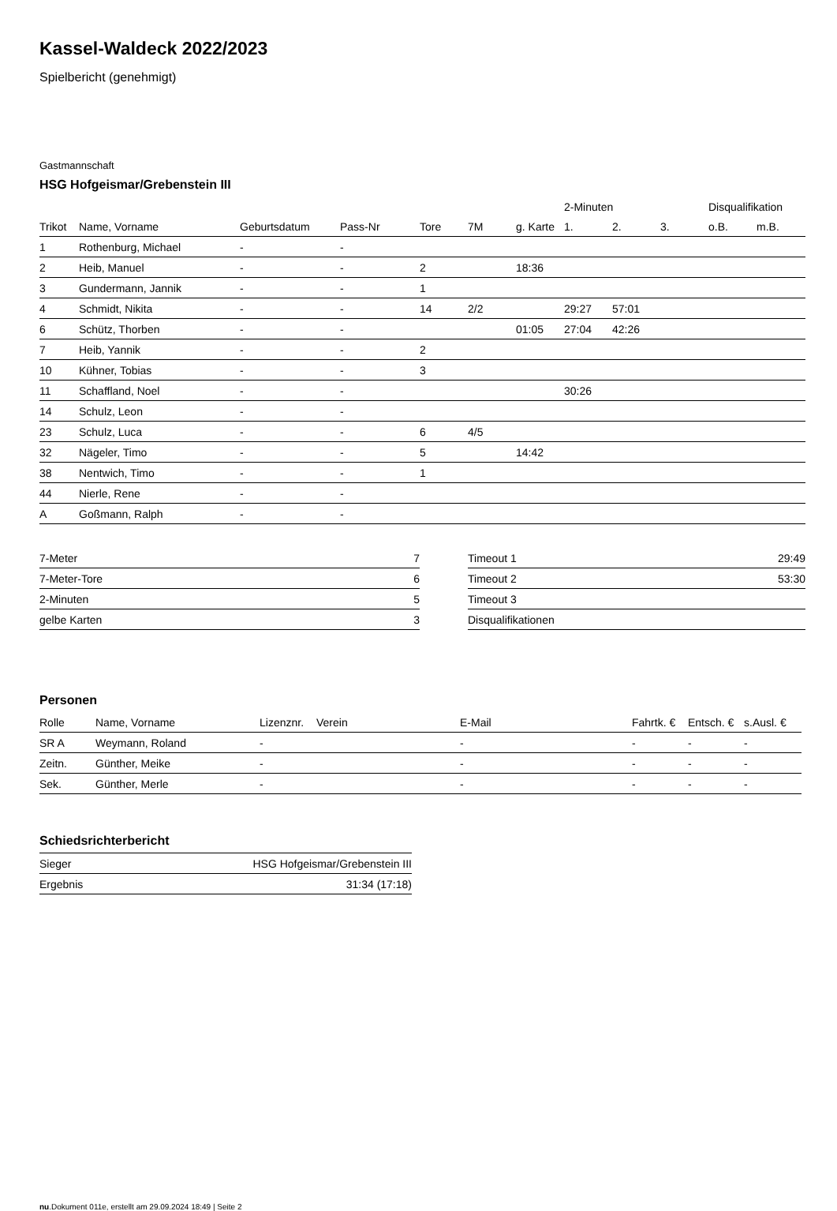Kassel-Waldeck 2022/2023
Spielbericht (genehmigt)
Gastmannschaft
HSG Hofgeismar/Grebenstein III
| | | | | | | | 2-Minuten | | | Disqualifikation | |
| --- | --- | --- | --- | --- | --- | --- | --- | --- | --- | --- | --- |
| Trikot | Name, Vorname | Geburtsdatum | Pass-Nr | Tore | 7M | g. Karte | 1. | 2. | 3. | o.B. | m.B. |
| 1 | Rothenburg, Michael | - | - | | | | | | | | |
| 2 | Heib, Manuel | - | - | 2 | | 18:36 | | | | | |
| 3 | Gundermann, Jannik | - | - | 1 | | | | | | | |
| 4 | Schmidt, Nikita | - | - | 14 | 2/2 | | 29:27 | 57:01 | | | |
| 6 | Schütz, Thorben | - | - | | | 01:05 | 27:04 | 42:26 | | | |
| 7 | Heib, Yannik | - | - | 2 | | | | | | | |
| 10 | Kühner, Tobias | - | - | 3 | | | | | | | |
| 11 | Schaffland, Noel | - | - | | | | 30:26 | | | | |
| 14 | Schulz, Leon | - | - | | | | | | | | |
| 23 | Schulz, Luca | - | - | 6 | 4/5 | | | | | | |
| 32 | Nägeler, Timo | - | - | 5 | | 14:42 | | | | | |
| 38 | Nentwich, Timo | - | - | 1 | | | | | | | |
| 44 | Nierle, Rene | - | - | | | | | | | | |
| A | Goßmann, Ralph | - | - | | | | | | | | |
| 7-Meter | 7 |
| 7-Meter-Tore | 6 |
| 2-Minuten | 5 |
| gelbe Karten | 3 |
| Timeout 1 | 29:49 |
| Timeout 2 | 53:30 |
| Timeout 3 | |
| Disqualifikationen | |
Personen
| Rolle | Name, Vorname | Lizenznr. | Verein | E-Mail | Fahrtk. € | Entsch. € | s.Ausl. € |
| --- | --- | --- | --- | --- | --- | --- | --- |
| SR A | Weymann, Roland | - | | - | - | - | - |
| Zeitn. | Günther, Meike | - | | - | - | - | - |
| Sek. | Günther, Merle | - | | - | - | - | - |
Schiedsrichterbericht
| Sieger | HSG Hofgeismar/Grebenstein III |
| Ergebnis | 31:34 (17:18) |
nu.Dokument 011e, erstellt am 29.09.2024 18:49 | Seite 2